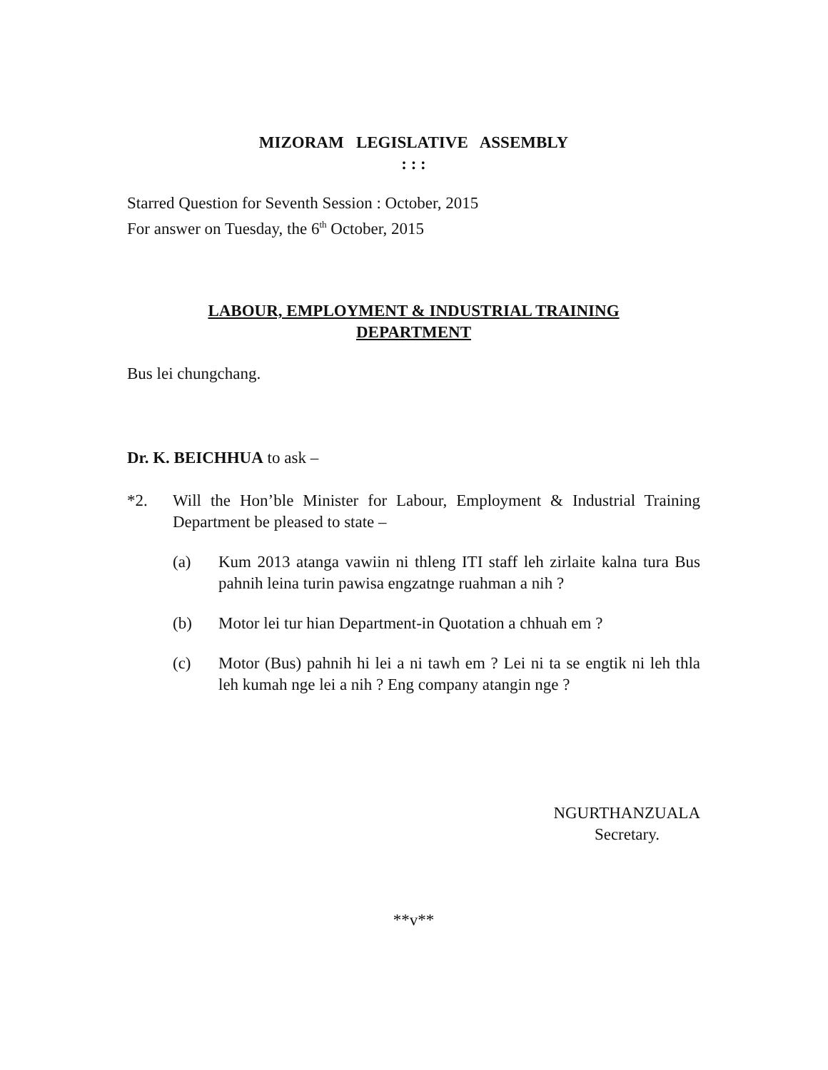MIZORAM LEGISLATIVE ASSEMBLY
: : :
Starred Question for Seventh Session : October, 2015
For answer on Tuesday, the 6<sup>th</sup> October, 2015
LABOUR, EMPLOYMENT & INDUSTRIAL TRAINING
DEPARTMENT
Bus lei chungchang.
Dr. K. BEICHHUA to ask –
*2. Will the Hon’ble Minister for Labour, Employment & Industrial Training Department be pleased to state –
(a) Kum 2013 atanga vawiin ni thleng ITI staff leh zirlaite kalna tura Bus pahnih leina turin pawisa engzatnge ruahman a nih ?
(b) Motor lei tur hian Department-in Quotation a chhuah em ?
(c) Motor (Bus) pahnih hi lei a ni tawh em ? Lei ni ta se engtik ni leh thla leh kumah nge lei a nih ? Eng company atangin nge ?
NGURTHANZUALA
Secretary.
**v**